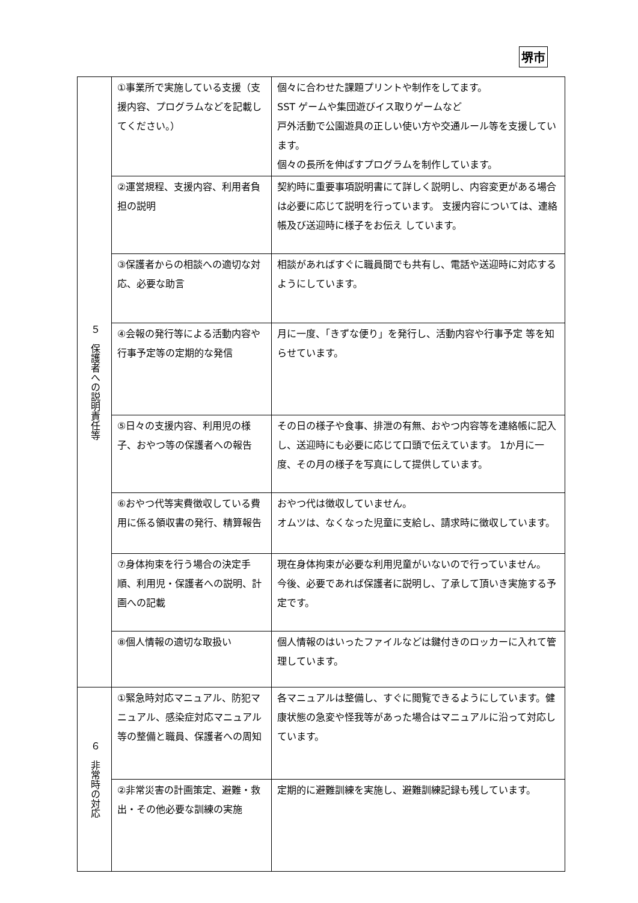堺市
| ５ 保護者への説明責任等 | ①事業所で実施している支援（支援内容、プログラムなどを記載してください。） | 個々に合わせた課題プリントや制作をしてます。 SST ゲームや集団遊びイス取りゲームなど 戸外活動で公園遊具の正しい使い方や交通ルール等を支援しています。 個々の長所を伸ばすプログラムを制作しています。 |
| | ②運営規程、支援内容、利用者負担の説明 | 契約時に重要事項説明書にて詳しく説明し、内容変更がある場合は必要に応じて説明を行っています。 支援内容については、連絡帳及び送迎時に様子をお伝え しています。 |
| | ③保護者からの相談への適切な対応、必要な助言 | 相談があればすぐに職員間でも共有し、電話や送迎時に対応するようにしています。 |
| | ④会報の発行等による活動内容や行事予定等の定期的な発信 | 月に一度、「きずな便り」を発行し、活動内容や行事予定 等を知らせています。 |
| | ⑤日々の支援内容、利用児の様子、おやつ等の保護者への報告 | その日の様子や食事、排泄の有無、おやつ内容等を連絡帳に記入し、送迎時にも必要に応じて口頭で伝えています。 1か月に一度、その月の様子を写真にして提供しています。 |
| | ⑥おやつ代等実費徴収している費用に係る領収書の発行、精算報告 | おやつ代は徴収していません。 オムツは、なくなった児童に支給し、請求時に徴収しています。 |
| | ⑦身体拘束を行う場合の決定手順、利用児・保護者への説明、計画への記載 | 現在身体拘束が必要な利用児童がいないので行っていません。 今後、必要であれば保護者に説明し、了承して頂いき実施する予定です。 |
| | ⑧個人情報の適切な取扱い | 個人情報のはいったファイルなどは鍵付きのロッカーに入れて管理しています。 |
| ６ 非常時の対応 | ①緊急時対応マニュアル、防犯マニュアル、感染症対応マニュアル等の整備と職員、保護者への周知 | 各マニュアルは整備し、すぐに閲覧できるようにしています。健康状態の急変や怪我等があった場合はマニュアルに沿って対応しています。 |
| | ②非常災害の計画策定、避難・救出・その他必要な訓練の実施 | 定期的に避難訓練を実施し、避難訓練記録も残しています。 |